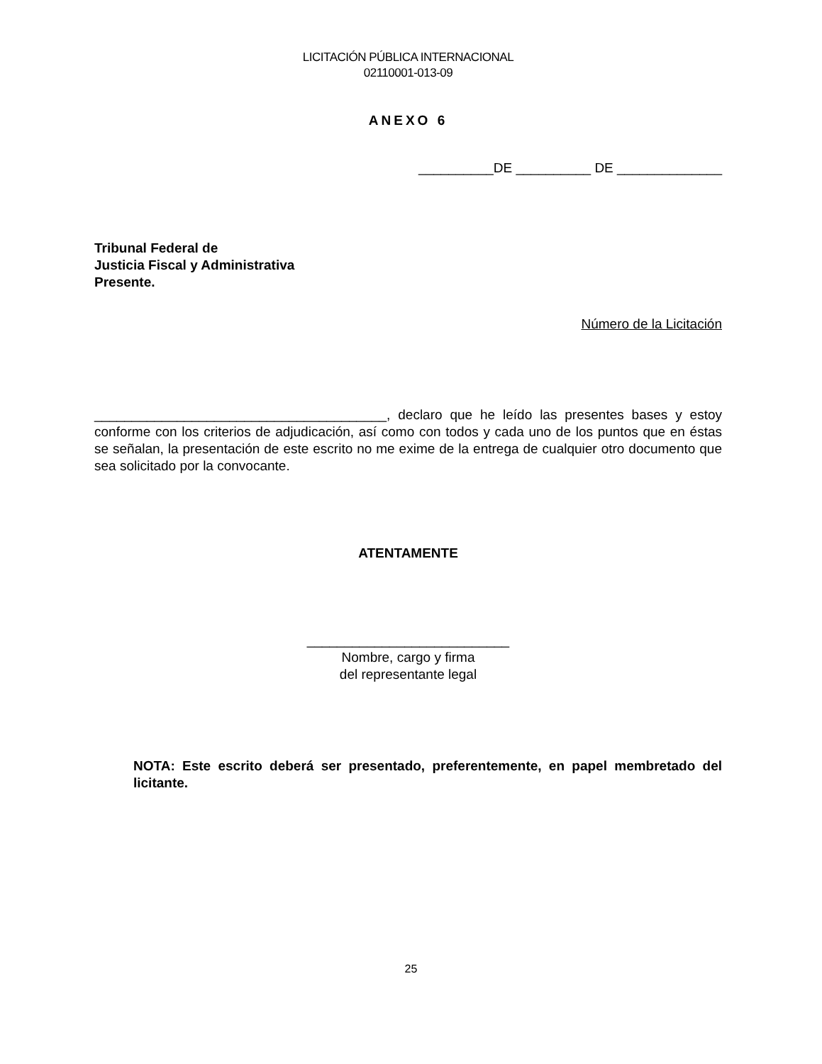LICITACIÓN PÚBLICA INTERNACIONAL
02110001-013-09
ANEXO 6
__________DE __________ DE ______________
Tribunal Federal de
Justicia Fiscal y Administrativa
Presente.
Número de la Licitación
_______________________________________, declaro que he leído las presentes bases y estoy conforme con los criterios de adjudicación, así como con todos y cada uno de los puntos que en éstas se señalan, la presentación de este escrito no me exime de la entrega de cualquier otro documento que sea solicitado por la convocante.
ATENTAMENTE
___________________________
Nombre, cargo y firma
del representante legal
NOTA: Este escrito deberá ser presentado, preferentemente, en papel membretado del licitante.
25